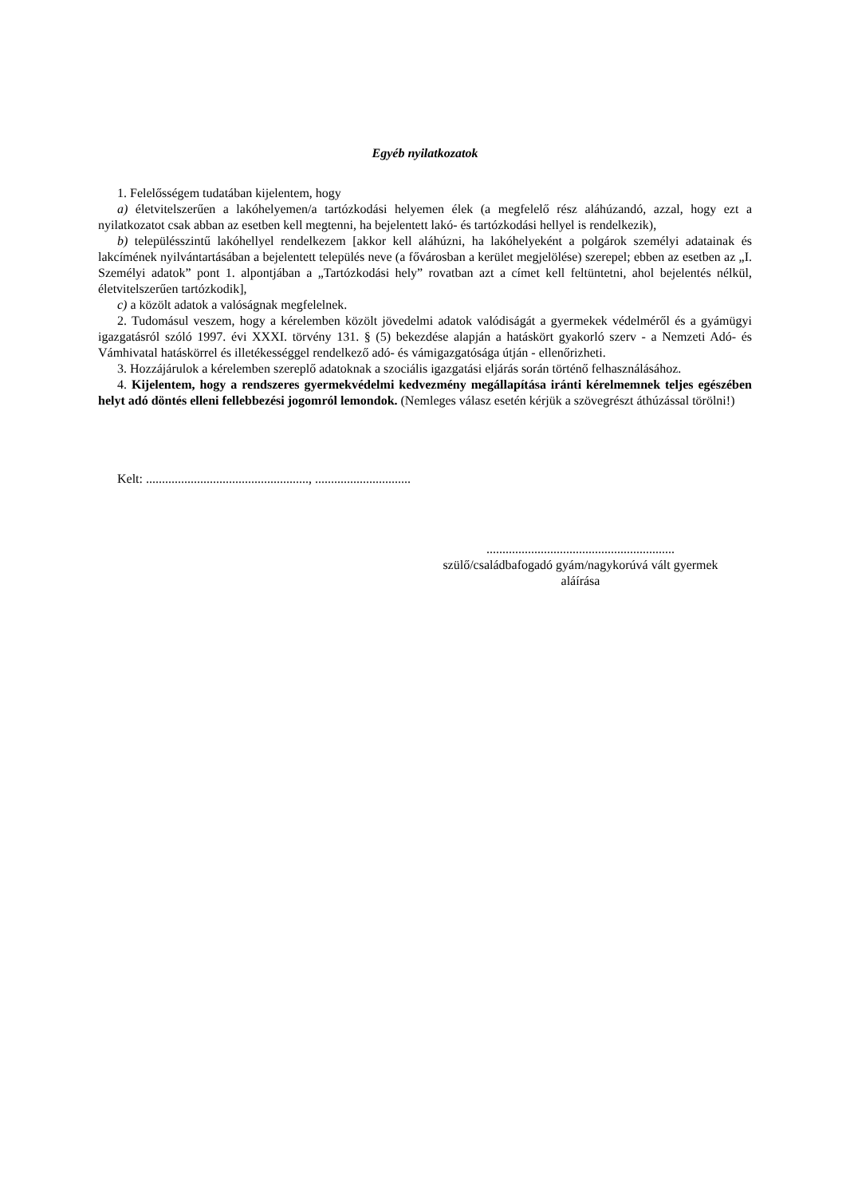Egyéb nyilatkozatok
1. Felelősségem tudatában kijelentem, hogy
a) életvitelszerűen a lakóhelyemen/a tartózkodási helyemen élek (a megfelelő rész aláhúzandó, azzal, hogy ezt a nyilatkozatot csak abban az esetben kell megtenni, ha bejelentett lakó- és tartózkodási hellyel is rendelkezik),
b) településszintű lakóhellyel rendelkezem [akkor kell aláhúzni, ha lakóhelyeként a polgárok személyi adatainak és lakcímének nyilvántartásában a bejelentett település neve (a fővárosban a kerület megjelölése) szerepel; ebben az esetben az „I. Személyi adatok” pont 1. alpontjában a „Tartózkodási hely” rovatban azt a címet kell feltüntetni, ahol bejelentés nélkül, életvitelszerűen tartózkodik],
c) a közölt adatok a valóságnak megfelelnek.
2. Tudomásul veszem, hogy a kérelemben közölt jövedelmi adatok valódiságát a gyermekek védelméről és a gyámügyi igazgatásról szóló 1997. évi XXXI. törvény 131. § (5) bekezdése alapján a hatáskört gyakorló szerv - a Nemzeti Adó- és Vámhivatal hatáskörrel és illetékességgel rendelkező adó- és vámigazgatósága útján - ellenőrizheti.
3. Hozzájárulok a kérelemben szereplő adatoknak a szociális igazgatási eljárás során történő felhasználásához.
4. Kijelentem, hogy a rendszeres gyermekvédelmi kedvezmény megállapítása iránti kérelmemnek teljes egészében helyt adó döntés elleni fellebbezési jogomról lemondok. (Nemleges válasz esetén kérjük a szövegrészt áthúzással törölni!)
Kelt: ..................................................., ..............................
...........................................................
szülő/családbafogadó gyám/nagykorúvá vált gyermek
aláírása